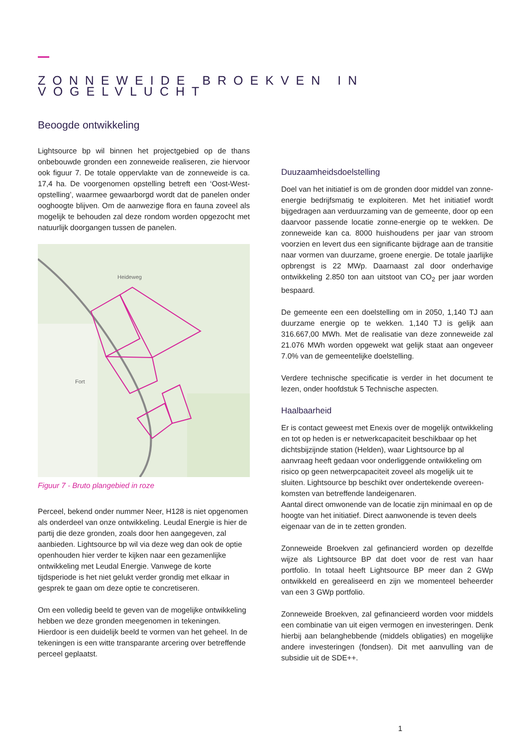ZONNEWEIDE BROEKVEN IN VOGELVLUCHT
Beoogde ontwikkeling
Lightsource bp wil binnen het projectgebied op de thans onbebouwde gronden een zonneweide realiseren, zie hiervoor ook figuur 7. De totale oppervlakte van de zonneweide is ca. 17,4 ha. De voorgenomen opstelling betreft een ‘Oost-West-opstelling’, waarmee gewaarborgd wordt dat de panelen onder ooghoogte blijven. Om de aanwezige flora en fauna zoveel als mogelijk te behouden zal deze rondom worden opgezocht met natuurlijk doorgangen tussen de panelen.
Heideweg
Fort
Figuur 7 - Bruto plangebied in roze
Perceel, bekend onder nummer Neer, H128 is niet opgenomen als onderdeel van onze ontwikkeling. Leudal Energie is hier de partij die deze gronden, zoals door hen aangegeven, zal aanbieden. Lightsource bp wil via deze weg dan ook de optie openhouden hier verder te kijken naar een gezamenlijke ontwikkeling met Leudal Energie. Vanwege de korte tijdsperiode is het niet gelukt verder grondig met elkaar in gesprek te gaan om deze optie te concretiseren.
Om een volledig beeld te geven van de mogelijke ontwikkeling hebben we deze gronden meegenomen in tekeningen. Hierdoor is een duidelijk beeld te vormen van het geheel. In de tekeningen is een witte transparante arcering over betreffende perceel geplaatst.
Duuzaamheidsdoelstelling
Doel van het initiatief is om de gronden door middel van zonne-energie bedrijfsmatig te exploiteren. Met het initiatief wordt bijgedragen aan verduurzaming van de gemeente, door op een daarvoor passende locatie zonne-energie op te wekken. De zonneweide kan ca. 8000 huishoudens per jaar van stroom voorzien en levert dus een significante bijdrage aan de transitie naar vormen van duurzame, groene energie. De totale jaarlijke opbrengst is 22 MWp. Daarnaast zal door onderhavige ontwikkeling 2.850 ton aan uitstoot van CO<sub>2</sub> per jaar worden bespaard.
De gemeente een een doelstelling om in 2050, 1,140 TJ aan duurzame energie op te wekken. 1,140 TJ is gelijk aan 316.667,00 MWh. Met de realisatie van deze zonneweide zal 21.076 MWh worden opgewekt wat gelijk staat aan ongeveer 7.0% van de gemeentelijke doelstelling.
Verdere technische specificatie is verder in het document te lezen, onder hoofdstuk 5 Technische aspecten.
Haalbaarheid
Er is contact geweest met Enexis over de mogelijk ontwikkeling en tot op heden is er netwerkcapaciteit beschikbaar op het dichtsbijzijnde station (Helden), waar Lightsource bp al aanvraag heeft gedaan voor onderliggende ontwikkeling om risico op geen netwerpcapaciteit zoveel als mogelijk uit te sluiten. Lightsource bp beschikt over ondertekende overeen-komsten van betreffende landeigenaren.
Aantal direct omwonende van de locatie zijn minimaal en op de hoogte van het initiatief. Direct aanwonende is teven deels eigenaar van de in te zetten gronden.
Zonneweide Broekven zal gefinancierd worden op dezelfde wijze als Lightsource BP dat doet voor de rest van haar portfolio. In totaal heeft Lightsource BP meer dan 2 GWp ontwikkeld en gerealiseerd en zijn we momenteel beheerder van een 3 GWp portfolio.
Zonneweide Broekven, zal gefinancieerd worden voor middels een combinatie van uit eigen vermogen en investeringen. Denk hierbij aan belanghebbende (middels obligaties) en mogelijke andere investeringen (fondsen). Dit met aanvulling van de subsidie uit de SDE++.
1